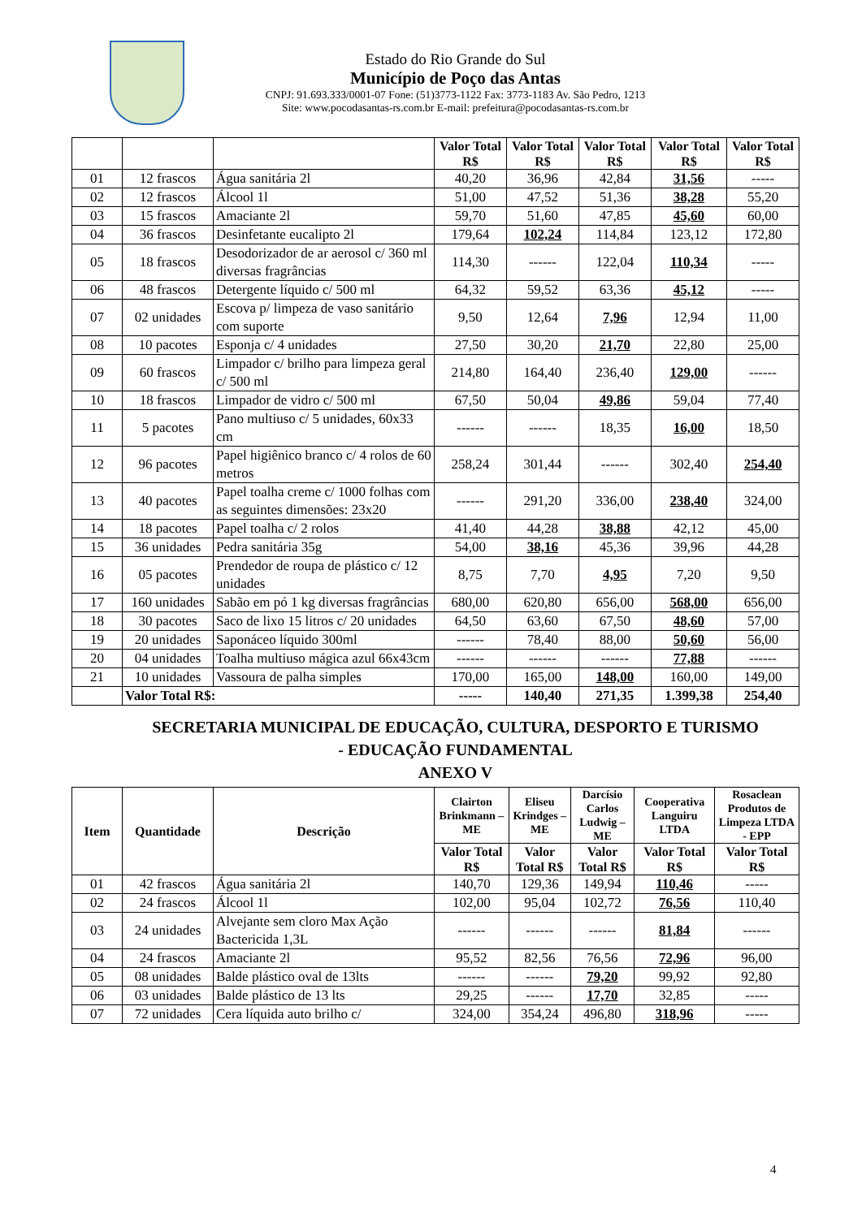Estado do Rio Grande do Sul
Município de Poço das Antas
CNPJ: 91.693.333/0001-07 Fone: (51)3773-1122 Fax: 3773-1183 Av. São Pedro, 1213
Site: www.pocodasantas-rs.com.br E-mail: prefeitura@pocodasantas-rs.com.br
| | | | Valor Total R$ | Valor Total R$ | Valor Total R$ | Valor Total R$ | Valor Total R$ |
| --- | --- | --- | --- | --- | --- | --- | --- |
| 01 | 12 frascos | Água sanitária 2l | 40,20 | 36,96 | 42,84 | 31,56 | ----- |
| 02 | 12 frascos | Álcool 1l | 51,00 | 47,52 | 51,36 | 38,28 | 55,20 |
| 03 | 15 frascos | Amaciante 2l | 59,70 | 51,60 | 47,85 | 45,60 | 60,00 |
| 04 | 36 frascos | Desinfetante eucalipto 2l | 179,64 | 102,24 | 114,84 | 123,12 | 172,80 |
| 05 | 18 frascos | Desodorizador de ar aerosol c/ 360 ml diversas fragrâncias | 114,30 | ------ | 122,04 | 110,34 | ----- |
| 06 | 48 frascos | Detergente líquido c/ 500 ml | 64,32 | 59,52 | 63,36 | 45,12 | ----- |
| 07 | 02 unidades | Escova p/ limpeza de vaso sanitário com suporte | 9,50 | 12,64 | 7,96 | 12,94 | 11,00 |
| 08 | 10 pacotes | Esponja c/ 4 unidades | 27,50 | 30,20 | 21,70 | 22,80 | 25,00 |
| 09 | 60 frascos | Limpador c/ brilho para limpeza geral c/ 500 ml | 214,80 | 164,40 | 236,40 | 129,00 | ------ |
| 10 | 18 frascos | Limpador de vidro c/ 500 ml | 67,50 | 50,04 | 49,86 | 59,04 | 77,40 |
| 11 | 5 pacotes | Pano multiuso c/ 5 unidades, 60x33 cm | ------ | ------ | 18,35 | 16,00 | 18,50 |
| 12 | 96 pacotes | Papel higiênico branco c/ 4 rolos de 60 metros | 258,24 | 301,44 | ------ | 302,40 | 254,40 |
| 13 | 40 pacotes | Papel toalha creme c/ 1000 folhas com as seguintes dimensões: 23x20 | ------ | 291,20 | 336,00 | 238,40 | 324,00 |
| 14 | 18 pacotes | Papel toalha c/ 2 rolos | 41,40 | 44,28 | 38,88 | 42,12 | 45,00 |
| 15 | 36 unidades | Pedra sanitária 35g | 54,00 | 38,16 | 45,36 | 39,96 | 44,28 |
| 16 | 05 pacotes | Prendedor de roupa de plástico c/ 12 unidades | 8,75 | 7,70 | 4,95 | 7,20 | 9,50 |
| 17 | 160 unidades | Sabão em pó 1 kg diversas fragrâncias | 680,00 | 620,80 | 656,00 | 568,00 | 656,00 |
| 18 | 30 pacotes | Saco de lixo 15 litros c/ 20 unidades | 64,50 | 63,60 | 67,50 | 48,60 | 57,00 |
| 19 | 20 unidades | Saponáceo líquido 300ml | ------ | 78,40 | 88,00 | 50,60 | 56,00 |
| 20 | 04 unidades | Toalha multiuso mágica azul 66x43cm | ------ | ------ | ------ | 77,88 | ------ |
| 21 | 10 unidades | Vassoura de palha simples | 170,00 | 165,00 | 148,00 | 160,00 | 149,00 |
| | Valor Total R$: | | ----- | 140,40 | 271,35 | 1.399,38 | 254,40 |
SECRETARIA MUNICIPAL DE EDUCAÇÃO, CULTURA, DESPORTO E TURISMO
- EDUCAÇÃO FUNDAMENTAL
ANEXO V
| Item | Quantidade | Descrição | Clairton Brinkmann – ME | Eliseu Krindges – ME | Darcísio Carlos Ludwig – ME | Cooperativa Languiru LTDA | Rosaclean Produtos de Limpeza LTDA - EPP |
| --- | --- | --- | --- | --- | --- | --- | --- |
| | | | Valor Total R$ | Valor Total R$ | Valor Total R$ | Valor Total R$ | Valor Total R$ |
| 01 | 42 frascos | Água sanitária 2l | 140,70 | 129,36 | 149,94 | 110,46 | ----- |
| 02 | 24 frascos | Álcool 1l | 102,00 | 95,04 | 102,72 | 76,56 | 110,40 |
| 03 | 24 unidades | Alvejante sem cloro Max Ação Bactericida 1,3L | ------ | ------ | ------ | 81,84 | ------ |
| 04 | 24 frascos | Amaciante 2l | 95,52 | 82,56 | 76,56 | 72,96 | 96,00 |
| 05 | 08 unidades | Balde plástico oval de 13lts | ------ | ------ | 79,20 | 99,92 | 92,80 |
| 06 | 03 unidades | Balde plástico de 13 lts | 29,25 | ------ | 17,70 | 32,85 | ----- |
| 07 | 72 unidades | Cera líquida auto brilho c/ | 324,00 | 354,24 | 496,80 | 318,96 | ----- |
4